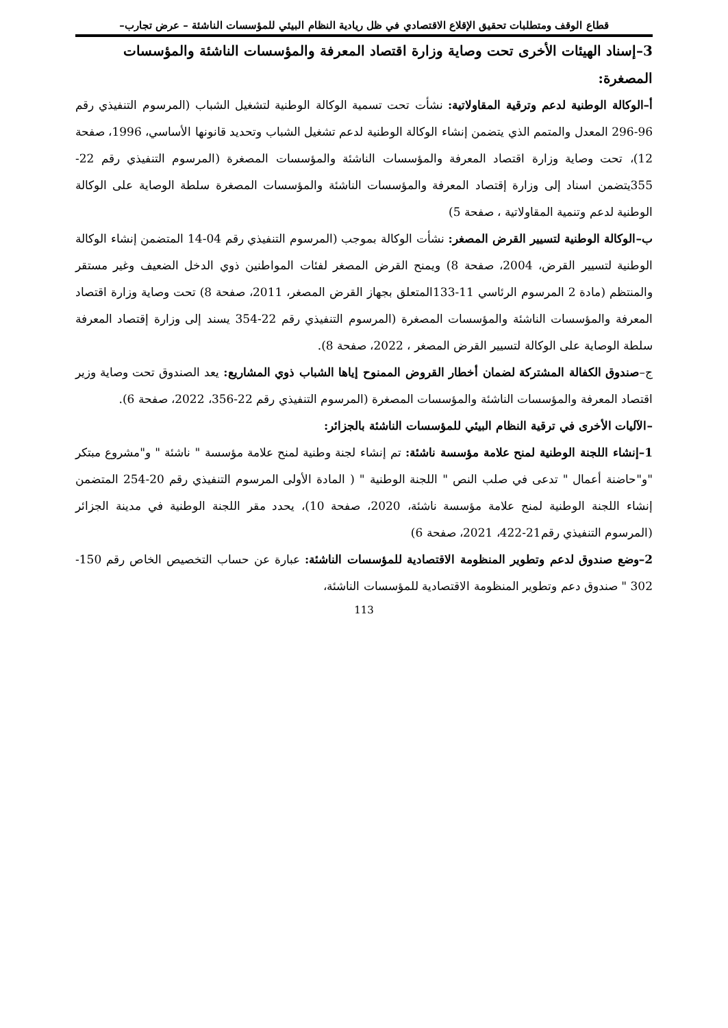قطاع الوقف ومتطلبات تحقيق الإقلاع الاقتصادي في ظل ريادية النظام البيئي للمؤسسات الناشئة – عرض تجارب–
3–إسناد الهيئات الأخرى تحت وصاية وزارة اقتصاد المعرفة والمؤسسات الناشئة والمؤسسات المصغرة:
أ–الوكالة الوطنية لدعم وترقية المقاولاتية: نشأت تحت تسمية الوكالة الوطنية لتشغيل الشباب (المرسوم التنفيذي رقم 96-296 المعدل والمتمم الذي يتضمن إنشاء الوكالة الوطنية لدعم تشغيل الشباب وتحديد قانونها الأساسي، 1996، صفحة 12)، تحت وصاية وزارة اقتصاد المعرفة والمؤسسات الناشئة والمؤسسات المصغرة (المرسوم التنفيذي رقم 22-355يتضمن اسناد إلى وزارة إقتصاد المعرفة والمؤسسات الناشئة والمؤسسات المصغرة سلطة الوصاية على الوكالة الوطنية لدعم وتنمية المقاولاتية ، صفحة 5)
ب–الوكالة الوطنية لتسيير القرض المصغر: نشأت الوكالة بموجب (المرسوم التنفيذي رقم 04-14 المتضمن إنشاء الوكالة الوطنية لتسيير القرض، 2004، صفحة 8) ويمنح القرض المصغر لفئات المواطنين ذوي الدخل الضعيف وغير مستقر والمنتظم (مادة 2 المرسوم الرئاسي 11-133المتعلق بجهاز القرض المصغر، 2011، صفحة 8) تحت وصاية وزارة اقتصاد المعرفة والمؤسسات الناشئة والمؤسسات المصغرة (المرسوم التنفيذي رقم 22-354 يسند إلى وزارة إقتصاد المعرفة سلطة الوصاية على الوكالة لتسيير القرض المصغر ، 2022، صفحة 8).
ج–صندوق الكفالة المشتركة لضمان أخطار القروض الممنوح إياها الشباب ذوي المشاريع: يعد الصندوق تحت وصاية وزير اقتصاد المعرفة والمؤسسات الناشئة والمؤسسات المصغرة (المرسوم التنفيذي رقم 22-356، 2022، صفحة 6).
–الآليات الأخرى في ترقية النظام البيئي للمؤسسات الناشئة بالجزائر:
1–إنشاء اللجنة الوطنية لمنح علامة مؤسسة ناشئة: تم إنشاء لجنة وطنية لمنح علامة مؤسسة " ناشئة " و"مشروع مبتكر "و"حاضنة أعمال " تدعى في صلب النص " اللجنة الوطنية " ( المادة الأولى المرسوم التنفيذي رقم 20-254 المتضمن إنشاء اللجنة الوطنية لمنح علامة مؤسسة ناشئة، 2020، صفحة 10)، يحدد مقر اللجنة الوطنية في مدينة الجزائر (المرسوم التنفيذي رقم21-422، 2021، صفحة 6)
2–وضع صندوق لدعم وتطوير المنظومة الاقتصادية للمؤسسات الناشئة: عبارة عن حساب التخصيص الخاص رقم 150-302 " صندوق دعم وتطوير المنظومة الاقتصادية للمؤسسات الناشئة،
113